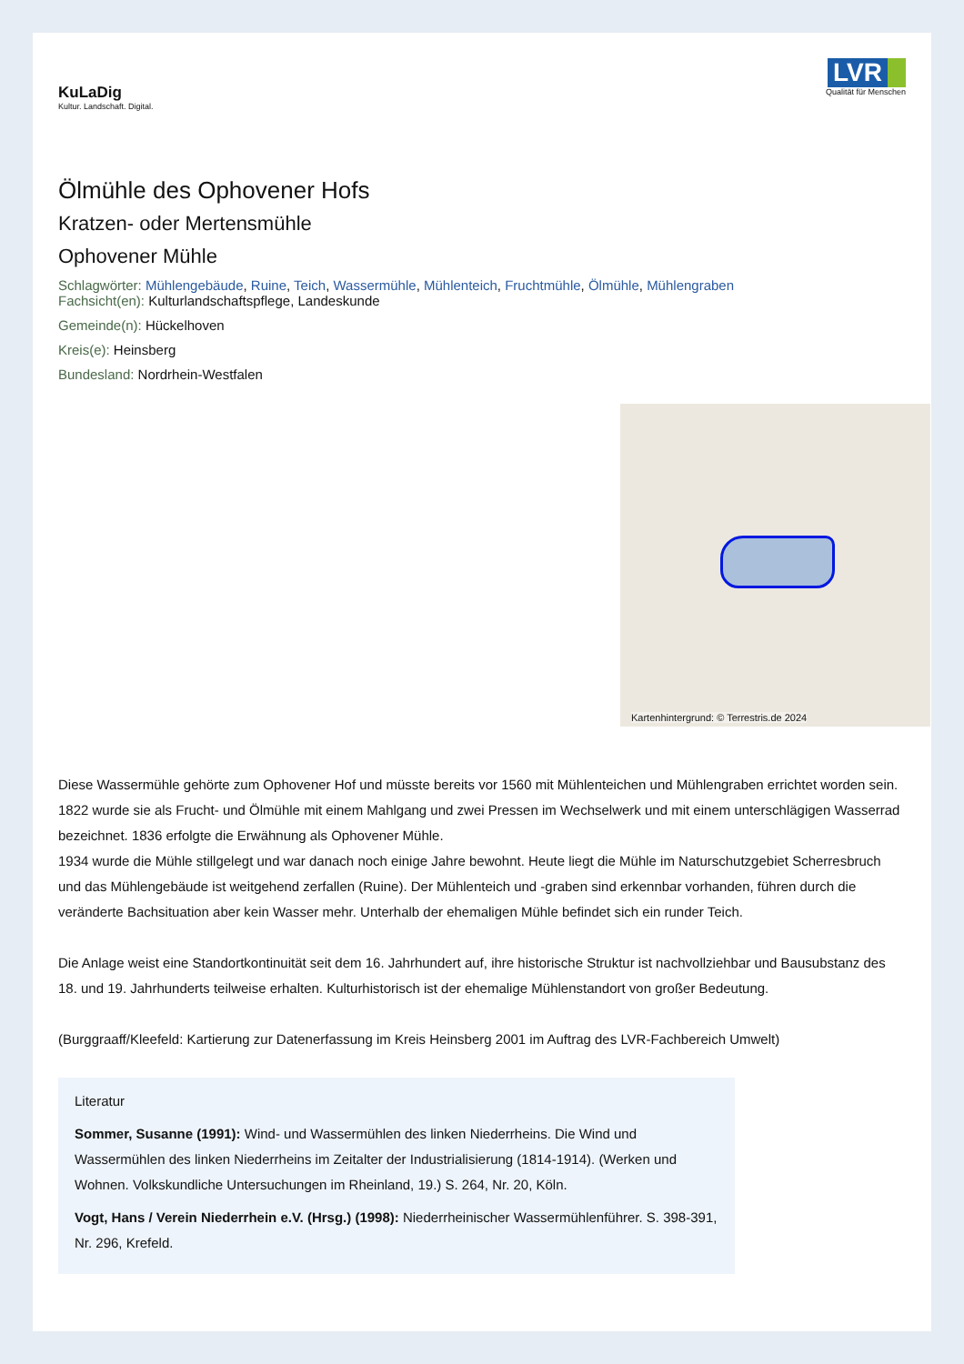KuLaDig
Kultur. Landschaft. Digital.
LVR
Qualität für Menschen
Ölmühle des Ophovener Hofs
Kratzen- oder Mertensmühle
Ophovener Mühle
Schlagwörter: Mühlengebäude, Ruine, Teich, Wassermühle, Mühlenteich, Fruchtmühle, Ölmühle, Mühlengraben
Fachsicht(en): Kulturlandschaftspflege, Landeskunde
Gemeinde(n): Hückelhoven
Kreis(e): Heinsberg
Bundesland: Nordrhein-Westfalen
Kartenhintergrund: © Terrestris.de 2024
Diese Wassermühle gehörte zum Ophovener Hof und müsste bereits vor 1560 mit Mühlenteichen und Mühlengraben errichtet worden sein. 1822 wurde sie als Frucht- und Ölmühle mit einem Mahlgang und zwei Pressen im Wechselwerk und mit einem unterschlägigen Wasserrad bezeichnet. 1836 erfolgte die Erwähnung als Ophovener Mühle.
1934 wurde die Mühle stillgelegt und war danach noch einige Jahre bewohnt. Heute liegt die Mühle im Naturschutzgebiet Scherresbruch und das Mühlengebäude ist weitgehend zerfallen (Ruine). Der Mühlenteich und -graben sind erkennbar vorhanden, führen durch die veränderte Bachsituation aber kein Wasser mehr. Unterhalb der ehemaligen Mühle befindet sich ein runder Teich.
Die Anlage weist eine Standortkontinuität seit dem 16. Jahrhundert auf, ihre historische Struktur ist nachvollziehbar und Bausubstanz des 18. und 19. Jahrhunderts teilweise erhalten. Kulturhistorisch ist der ehemalige Mühlenstandort von großer Bedeutung.
(Burggraaff/Kleefeld: Kartierung zur Datenerfassung im Kreis Heinsberg 2001 im Auftrag des LVR-Fachbereich Umwelt)
Literatur
Sommer, Susanne (1991): Wind- und Wassermühlen des linken Niederrheins. Die Wind und Wassermühlen des linken Niederrheins im Zeitalter der Industrialisierung (1814-1914). (Werken und Wohnen. Volkskundliche Untersuchungen im Rheinland, 19.) S. 264, Nr. 20, Köln.
Vogt, Hans / Verein Niederrhein e.V. (Hrsg.) (1998): Niederrheinischer Wassermühlenführer. S. 398-391, Nr. 296, Krefeld.